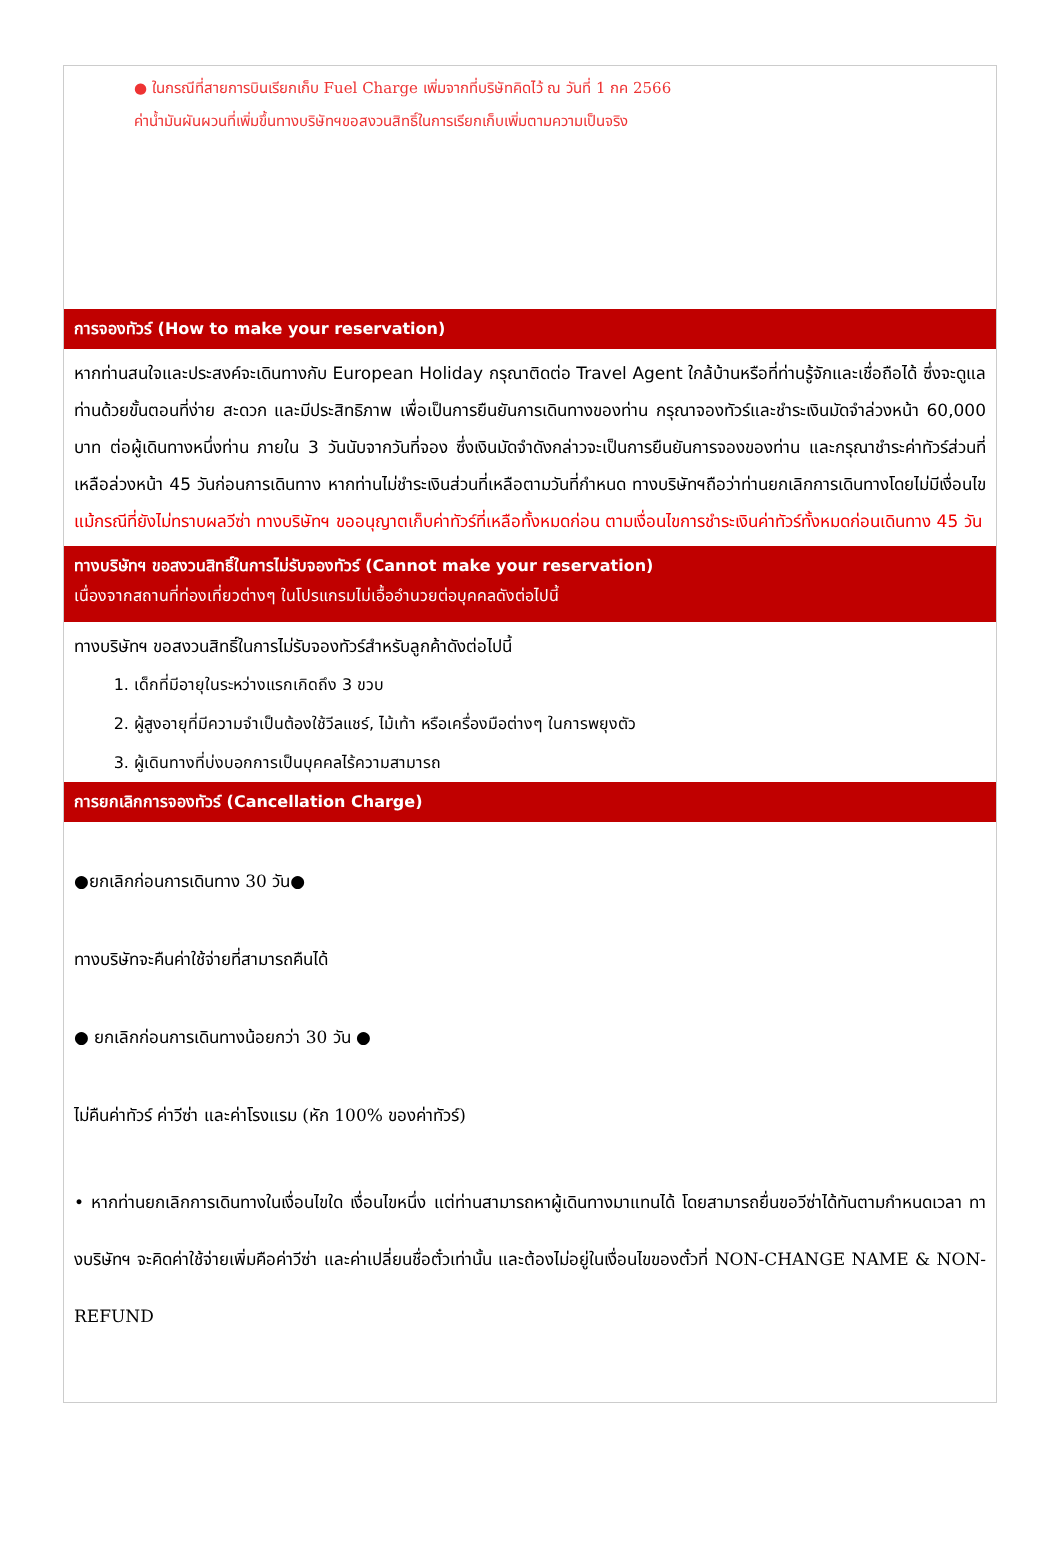● ในกรณีที่สายการบินเรียกเก็บ Fuel Charge เพิ่มจากที่บริษัทคิดไว้ ณ วันที่ 1 กค 2566
ค่าน้ำมันผันผวนที่เพิ่มขึ้นทางบริษัทฯขอสงวนสิทธิ์ในการเรียกเก็บเพิ่มตามความเป็นจริง
การจองทัวร์ (How to make your reservation)
หากท่านสนใจและประสงค์จะเดินทางกับ European Holiday กรุณาติดต่อ Travel Agent ใกล้บ้านหรือที่ท่านรู้จักและเชื่อถือได้ ซึ่งจะดูแลท่านด้วยขั้นตอนที่ง่าย สะดวก และมีประสิทธิภาพ เพื่อเป็นการยืนยันการเดินทางของท่าน กรุณาจองทัวร์และชำระเงินมัดจำล่วงหน้า 60,000 บาท ต่อผู้เดินทางหนึ่งท่าน ภายใน 3 วันนับจากวันที่จอง ซึ่งเงินมัดจำดังกล่าวจะเป็นการยืนยันการจองของท่าน และกรุณาชำระค่าทัวร์ส่วนที่เหลือล่วงหน้า 45 วันก่อนการเดินทาง หากท่านไม่ชำระเงินส่วนที่เหลือตามวันที่กำหนด ทางบริษัทฯถือว่าท่านยกเลิกการเดินทางโดยไม่มีเงื่อนไข แม้กรณีที่ยังไม่ทราบผลวีซ่า ทางบริษัทฯ ขออนุญาตเก็บค่าทัวร์ที่เหลือทั้งหมดก่อน ตามเงื่อนไขการชำระเงินค่าทัวร์ทั้งหมดก่อนเดินทาง 45 วัน
ทางบริษัทฯ ขอสงวนสิทธิ์ในการไม่รับจองทัวร์ (Cannot make your reservation)
เนื่องจากสถานที่ท่องเที่ยวต่างๆ ในโปรแกรมไม่เอื้ออำนวยต่อบุคคลดังต่อไปนี้
ทางบริษัทฯ ขอสงวนสิทธิ์ในการไม่รับจองทัวร์สำหรับลูกค้าดังต่อไปนี้
1. เด็กที่มีอายุในระหว่างแรกเกิดถึง 3 ขวบ
2. ผู้สูงอายุที่มีความจำเป็นต้องใช้วีลแชร์, ไม้เท้า หรือเครื่องมือต่างๆ ในการพยุงตัว
3. ผู้เดินทางที่บ่งบอกการเป็นบุคคลไร้ความสามารถ
การยกเลิกการจองทัวร์ (Cancellation Charge)
●ยกเลิกก่อนการเดินทาง 30 วัน●
ทางบริษัทจะคืนค่าใช้จ่ายที่สามารถคืนได้
● ยกเลิกก่อนการเดินทางน้อยกว่า 30 วัน ●
ไม่คืนค่าทัวร์ ค่าวีซ่า และค่าโรงแรม (หัก 100% ของค่าทัวร์)
• หากท่านยกเลิกการเดินทางในเงื่อนไขใด เงื่อนไขหนึ่ง แต่ท่านสามารถหาผู้เดินทางมาแทนได้ โดยสามารถยื่นขอวีซ่าได้ทันตามกำหนดเวลา ทางบริษัทฯ จะคิดค่าใช้จ่ายเพิ่มคือค่าวีซ่า และค่าเปลี่ยนชื่อตั๋วเท่านั้น และต้องไม่อยู่ในเงื่อนไขของตั๋วที่ NON-CHANGE NAME & NON-REFUND